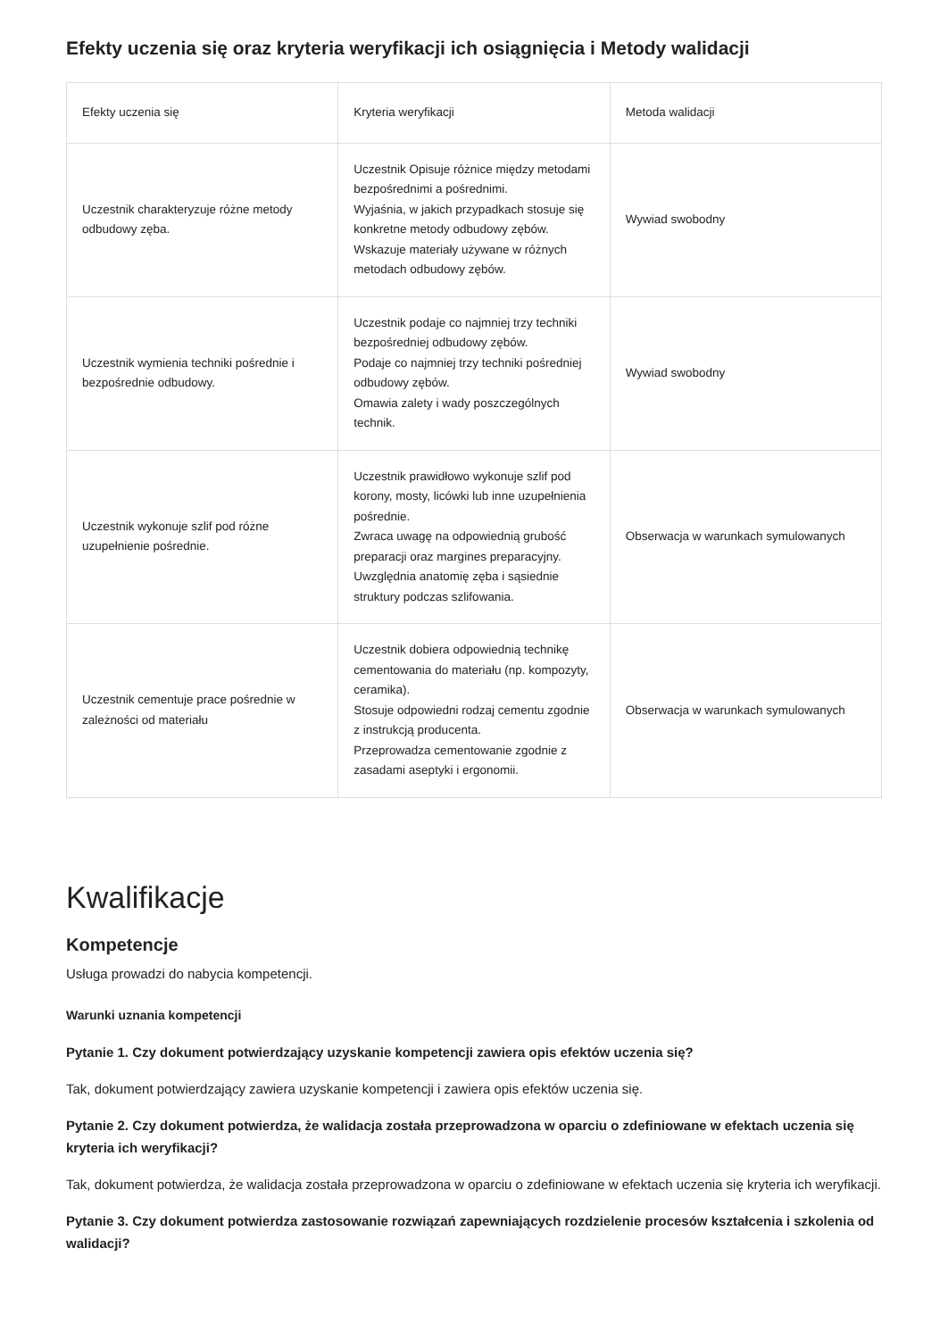Efekty uczenia się oraz kryteria weryfikacji ich osiągnięcia i Metody walidacji
| Efekty uczenia się | Kryteria weryfikacji | Metoda walidacji |
| --- | --- | --- |
| Uczestnik charakteryzuje różne metody odbudowy zęba. | Uczestnik Opisuje różnice między metodami bezpośrednimi a pośrednimi. Wyjaśnia, w jakich przypadkach stosuje się konkretne metody odbudowy zębów. Wskazuje materiały używane w różnych metodach odbudowy zębów. | Wywiad swobodny |
| Uczestnik wymienia techniki pośrednie i bezpośrednie odbudowy. | Uczestnik podaje co najmniej trzy techniki bezpośredniej odbudowy zębów. Podaje co najmniej trzy techniki pośredniej odbudowy zębów. Omawia zalety i wady poszczególnych technik. | Wywiad swobodny |
| Uczestnik wykonuje szlif pod różne uzupełnienie pośrednie. | Uczestnik prawidłowo wykonuje szlif pod korony, mosty, licówki lub inne uzupełnienia pośrednie. Zwraca uwagę na odpowiednią grubość preparacji oraz margines preparacyjny. Uwzględnia anatomię zęba i sąsiednie struktury podczas szlifowania. | Obserwacja w warunkach symulowanych |
| Uczestnik cementuje prace pośrednie w zależności od materiału | Uczestnik dobiera odpowiednią technikę cementowania do materiału (np. kompozyty, ceramika). Stosuje odpowiedni rodzaj cementu zgodnie z instrukcją producenta. Przeprowadza cementowanie zgodnie z zasadami aseptyki i ergonomii. | Obserwacja w warunkach symulowanych |
Kwalifikacje
Kompetencje
Usługa prowadzi do nabycia kompetencji.
Warunki uznania kompetencji
Pytanie 1. Czy dokument potwierdzający uzyskanie kompetencji zawiera opis efektów uczenia się?
Tak, dokument potwierdzający zawiera uzyskanie kompetencji i zawiera opis efektów uczenia się.
Pytanie 2. Czy dokument potwierdza, że walidacja została przeprowadzona w oparciu o zdefiniowane w efektach uczenia się kryteria ich weryfikacji?
Tak, dokument potwierdza, że walidacja została przeprowadzona w oparciu o zdefiniowane w efektach uczenia się kryteria ich weryfikacji.
Pytanie 3. Czy dokument potwierdza zastosowanie rozwiązań zapewniających rozdzielenie procesów kształcenia i szkolenia od walidacji?